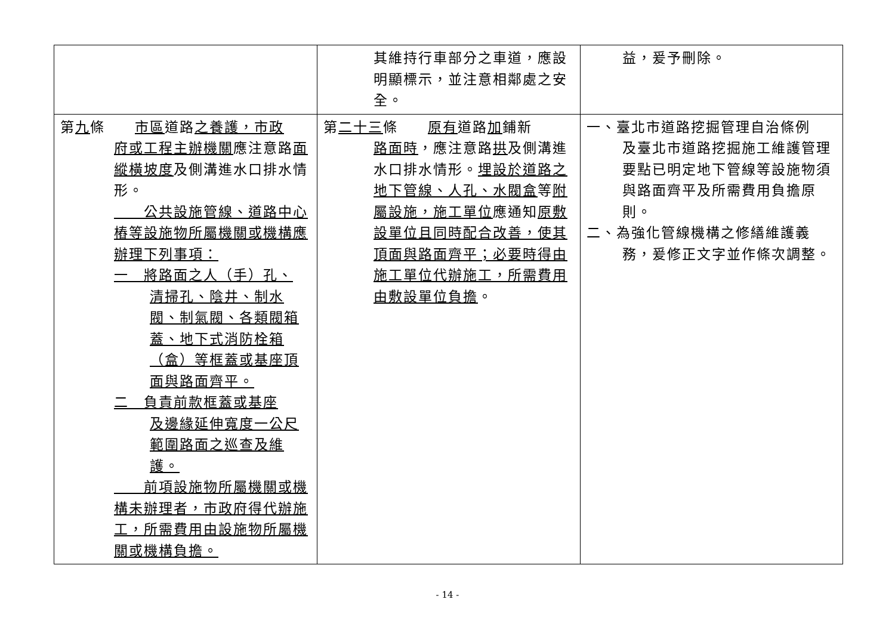| | 其維持行車部分之車道，應設明顯標示，並注意相鄰處之安全。 | 益，爰予刪除。 |
| 第 九 條 市區 道路 之養護，市政 府或工程主辦機關 應注意路 面縱橫坡度 及側溝進水口排水情形。 公共設施管線、道路中心樁等設施物所屬機關或機構應辦理下列事項： 一 將路面之人（手）孔、 清掃孔、陰井、制水閥、制氣閥、各類閥箱蓋、地下式消防栓箱（盒）等框蓋或基座頂面與路面齊平。 二 負責前款框蓋或基座 及邊緣延伸寬度一公尺範圍路面之巡查及維護。 前項設施物所屬機關或機構未辦理者，市政府得代辦施工，所需費用由設施物所屬機關或機構負擔。 | 第 二十三 條 原有 道路 加 鋪新 路面時 ，應注意路 拱 及側溝進水口排水情形。 埋設於道路之地下管線、人孔、水閥盒 等 附屬設施，施工單位 應通知 原敷設單位且同時配合改善，使其頂面與路面齊平；必要時得由施工單位代辦施工，所需費用由敷設單位負擔 。 | 一、臺北市道路挖掘管理自治條例 及臺北市道路挖掘施工維護管理要點已明定地下管線等設施物須與路面齊平及所需費用負擔原則。 二、為強化管線機構之修繕維護義 務，爰修正文字並作條次調整。 |
- 14 -